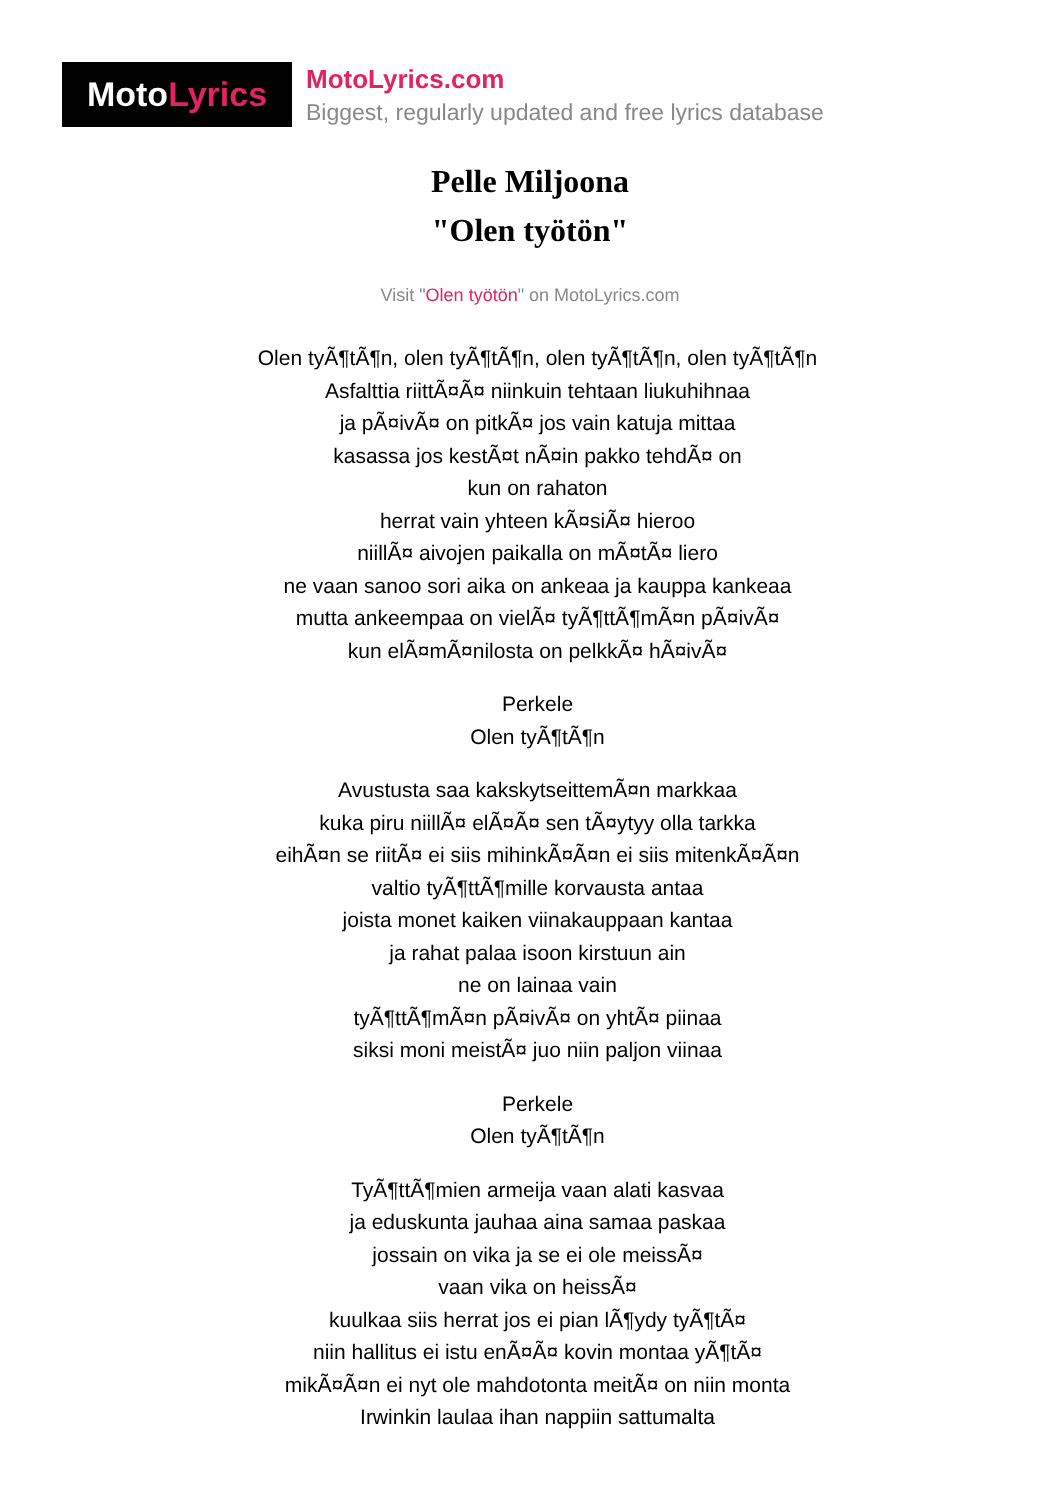Moto Lyrics
MotoLyrics.com
Biggest, regularly updated and free lyrics database
Pelle Miljoona
"Olen työtön"
Visit "Olen työtön" on MotoLyrics.com
Olen tyÃ¶tÃ¶n, olen tyÃ¶tÃ¶n, olen tyÃ¶tÃ¶n, olen tyÃ¶tÃ¶n
Asfalttia riittÃ¤Ã¤ niinkuin tehtaan liukuhihnaa
ja pÃ¤ivÃ¤ on pitkÃ¤ jos vain katuja mittaa
kasassa jos kestÃ¤t nÃ¤in pakko tehdÃ¤ on
kun on rahaton
herrat vain yhteen kÃ¤siÃ¤ hieroo
niillÃ¤ aivojen paikalla on mÃ¤tÃ¤ liero
ne vaan sanoo sori aika on ankeaa ja kauppa kankeaa
mutta ankeempaa on vielÃ¤ tyÃ¶ttÃ¶mÃ¤n pÃ¤ivÃ¤
kun elÃ¤mÃ¤nilosta on pelkkÃ¤ hÃ¤ivÃ¤
Perkele
Olen tyÃ¶tÃ¶n
Avustusta saa kakskytseittemÃ¤n markkaa
kuka piru niillÃ¤ elÃ¤Ã¤ sen tÃ¤ytyy olla tarkka
eihÃ¤n se riitÃ¤ ei siis mihinkÃ¤Ã¤n ei siis mitenkÃ¤Ã¤n
valtio tyÃ¶ttÃ¶mille korvausta antaa
joista monet kaiken viinakauppaan kantaa
ja rahat palaa isoon kirstuun ain
ne on lainaa vain
tyÃ¶ttÃ¶mÃ¤n pÃ¤ivÃ¤ on yhtÃ¤ piinaa
siksi moni meistÃ¤ juo niin paljon viinaa
Perkele
Olen tyÃ¶tÃ¶n
TyÃ¶ttÃ¶mien armeija vaan alati kasvaa
ja eduskunta jauhaa aina samaa paskaa
jossain on vika ja se ei ole meissÃ¤
vaan vika on heissÃ¤
kuulkaa siis herrat jos ei pian lÃ¶ydy tyÃ¶tÃ¤
niin hallitus ei istu enÃ¤Ã¤ kovin montaa yÃ¶tÃ¤
mikÃ¤Ã¤n ei nyt ole mahdotonta meitÃ¤ on niin monta
Irwinkin laulaa ihan nappiin sattumalta